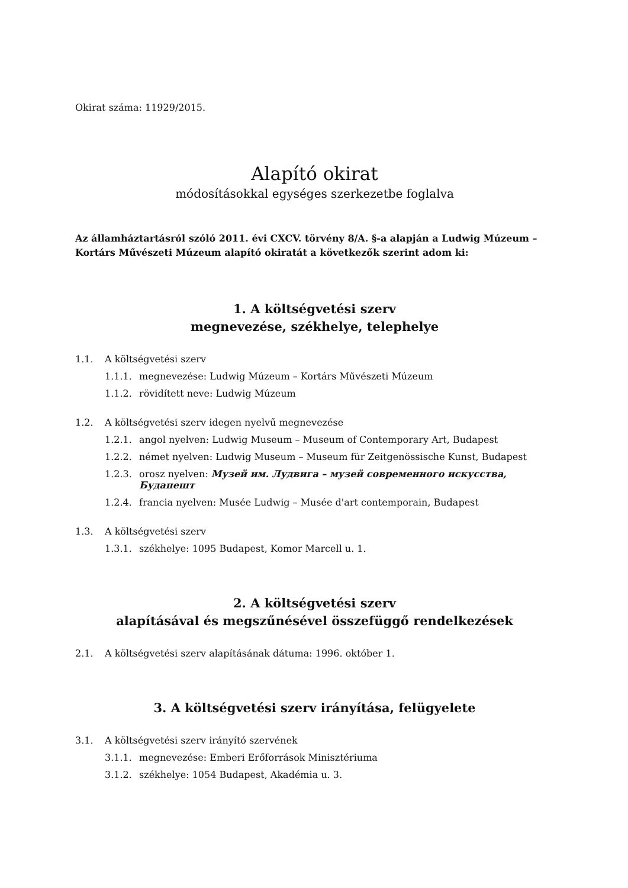Okirat száma: 11929/2015.
Alapító okirat
módosításokkal egységes szerkezetbe foglalva
Az államháztartásról szóló 2011. évi CXCV. törvény 8/A. §-a alapján a Ludwig Múzeum – Kortárs Művészeti Múzeum alapító okiratát a következők szerint adom ki:
1. A költségvetési szerv
megnevezése, székhelye, telephelye
1.1. A költségvetési szerv
1.1.1. megnevezése: Ludwig Múzeum – Kortárs Művészeti Múzeum
1.1.2. rövidített neve: Ludwig Múzeum
1.2. A költségvetési szerv idegen nyelvű megnevezése
1.2.1. angol nyelven: Ludwig Museum – Museum of Contemporary Art, Budapest
1.2.2. német nyelven: Ludwig Museum – Museum für Zeitgenössische Kunst, Budapest
1.2.3. orosz nyelven: Музей им. Лудвига – музей современного искусства, Будапешт
1.2.4. francia nyelven: Musée Ludwig – Musée d'art contemporain, Budapest
1.3. A költségvetési szerv
1.3.1. székhelye: 1095 Budapest, Komor Marcell u. 1.
2. A költségvetési szerv
alapításával és megszűnésével összefüggő rendelkezések
2.1. A költségvetési szerv alapításának dátuma: 1996. október 1.
3. A költségvetési szerv irányítása, felügyelete
3.1. A költségvetési szerv irányító szervének
3.1.1. megnevezése: Emberi Erőforrások Minisztériuma
3.1.2. székhelye: 1054 Budapest, Akadémia u. 3.